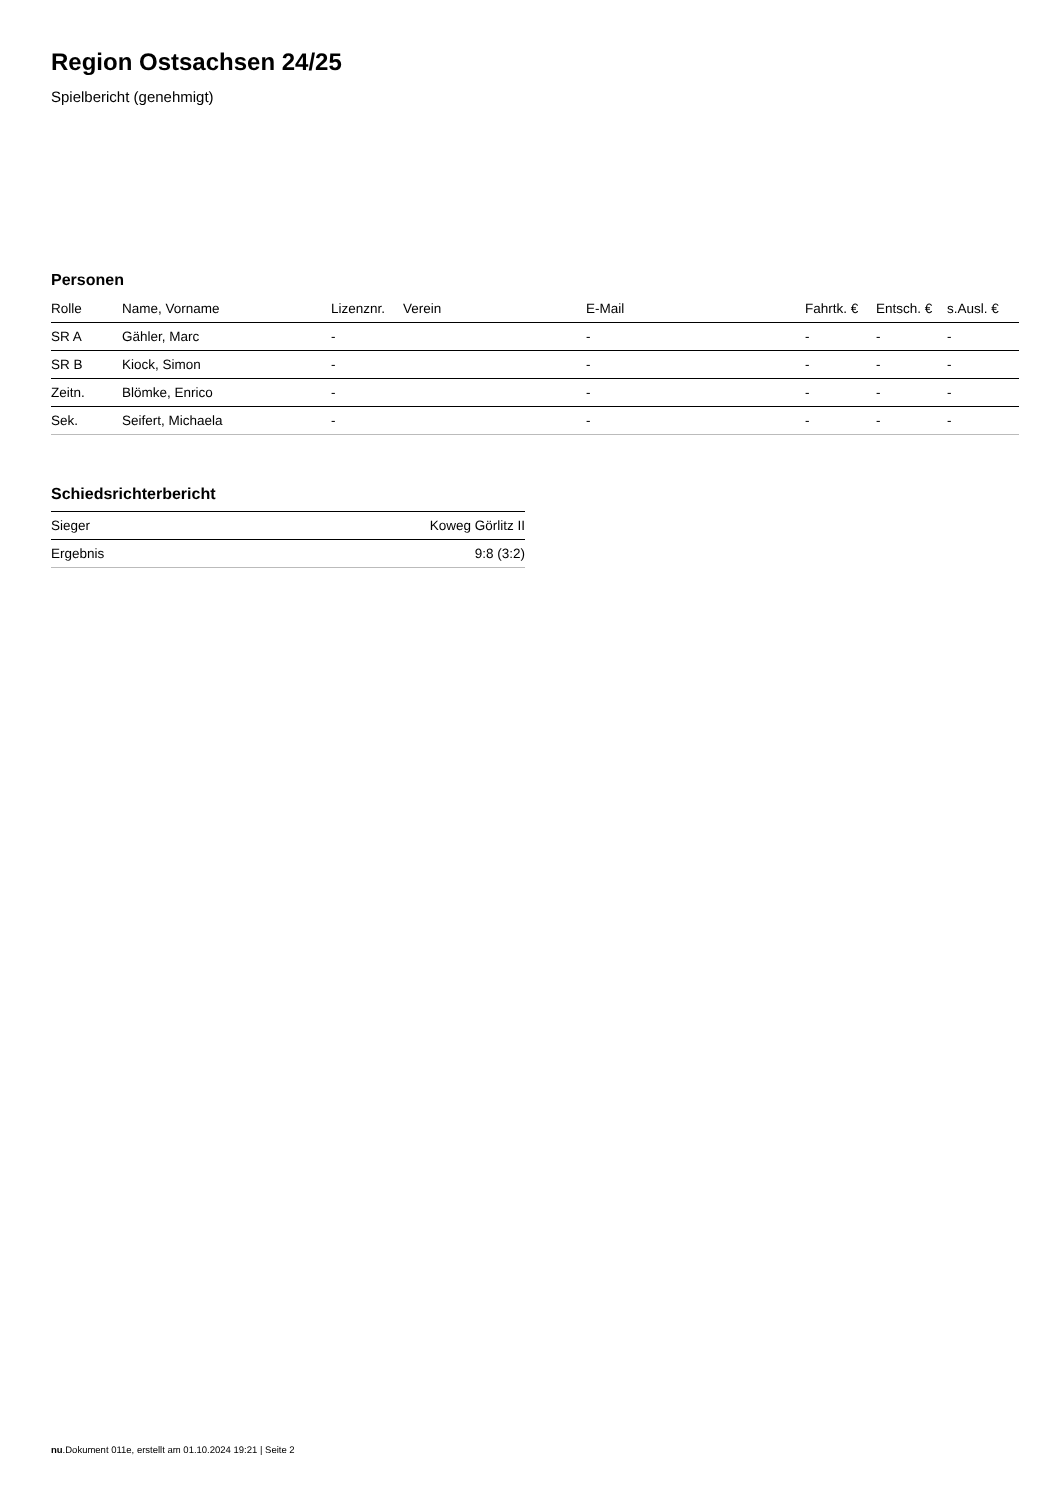Region Ostsachsen 24/25
Spielbericht (genehmigt)
Personen
| Rolle | Name, Vorname | Lizenznr. | Verein | E-Mail | Fahrtk. € | Entsch. € | s.Ausl. € |
| --- | --- | --- | --- | --- | --- | --- | --- |
| SR A | Gähler, Marc | - | | - | - | - | - |
| SR B | Kiock, Simon | - | | - | - | - | - |
| Zeitn. | Blömke, Enrico | - | | - | - | - | - |
| Sek. | Seifert, Michaela | - | | - | - | - | - |
Schiedsrichterbericht
| Sieger | Koweg Görlitz II |
| Ergebnis | 9:8 (3:2) |
nu.Dokument 011e, erstellt am 01.10.2024 19:21 | Seite 2